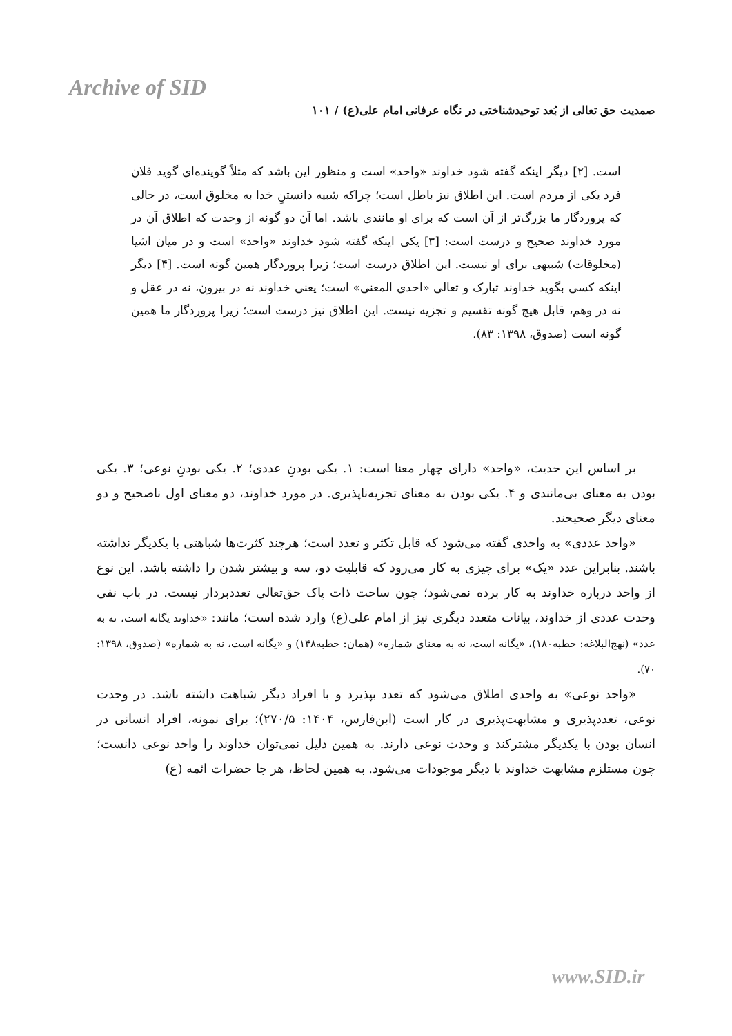Archive of SID
صمدیت حق تعالی از بُعد توحیدشناختی در نگاه عرفانی امام علی(ع) / ۱۰۱
است. [۲] دیگر اینکه گفته شود خداوند «واحد» است و منظور این باشد که مثلاً گوینده‌ای گوید فلان فرد یکی از مردم است. این اطلاق نیز باطل است؛ چراکه شبیه دانستنِ خدا به مخلوق است، در حالی که پروردگار ما بزرگ‌تر از آن است که برای او مانندی باشد. اما آن دو گونه از وحدت که اطلاق آن در مورد خداوند صحیح و درست است: [۳] یکی اینکه گفته شود خداوند «واحد» است و در میان اشیا (مخلوقات) شبیهی برای او نیست. این اطلاق درست است؛ زیرا پروردگار همین گونه است. [۴] دیگر اینکه کسی بگوید خداوند تبارک و تعالی «احدی المعنی» است؛ یعنی خداوند نه در بیرون، نه در عقل و نه در وهم، قابل هیچ گونه تقسیم و تجزیه نیست. این اطلاق نیز درست است؛ زیرا پروردگار ما همین گونه است (صدوق، ۱۳۹۸: ۸۳).
بر اساس این حدیث، «واحد» دارای چهار معنا است: ۱. یکی بودنِ عددی؛ ۲. یکی بودنِ نوعی؛ ۳. یکی بودن به معنای بی‌مانندی و ۴. یکی بودن به معنای تجزیه‌ناپذیری. در مورد خداوند، دو معنای اول ناصحیح و دو معنای دیگر صحیحند.
«واحد عددی» به واحدی گفته می‌شود که قابل تکثر و تعدد است؛ هرچند کثرت‌ها شباهتی با یکدیگر نداشته باشند. بنابراین عدد «یک» برای چیزی به کار می‌رود که قابلیت دو، سه و بیشتر شدن را داشته باشد. این نوع از واحد درباره خداوند به کار برده نمی‌شود؛ چون ساحت ذات پاک حق‌تعالی تعددبردار نیست. در باب نفی وحدت عددی از خداوند، بیانات متعدد دیگری نیز از امام علی(ع) وارد شده است؛ مانند: «خداوند یگانه است، نه به عدد» (نهج‌البلاغه: خطبه۱۸۰)، «یگانه است، نه به معنای شماره» (همان: خطبه۱۴۸) و «یگانه است، نه به شماره» (صدوق، ۱۳۹۸: ۷۰).
«واحد نوعی» به واحدی اطلاق می‌شود که تعدد بپذیرد و با افراد دیگر شباهت داشته باشد. در وحدت نوعی، تعددپذیری و مشابهت‌پذیری در کار است (ابن‌فارس، ۱۴۰۴: ۲۷۰/۵)؛ برای نمونه، افراد انسانی در انسان بودن با یکدیگر مشترکند و وحدت نوعی دارند. به همین دلیل نمی‌توان خداوند را واحد نوعی دانست؛ چون مستلزم مشابهت خداوند با دیگر موجودات می‌شود. به همین لحاظ، هر جا حضرات ائمه (ع)
www.SID.ir